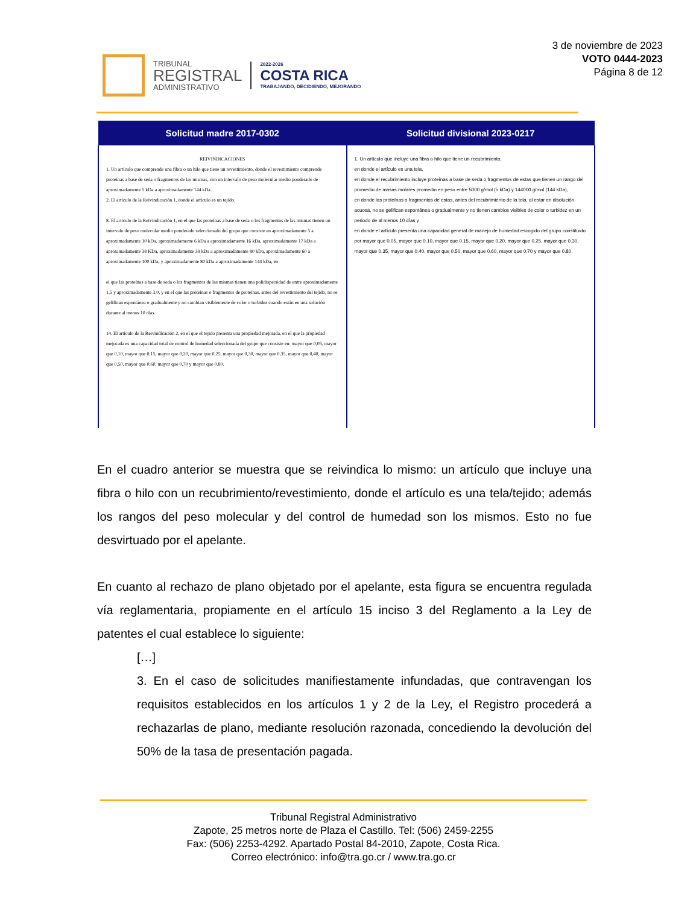TRIBUNAL
REGISTRAL
ADMINISTRATIVO
2022-2026
COSTA RICA
TRABAJANDO, DECIDIENDO, MEJORANDO
3 de noviembre de 2023
VOTO 0444-2023
Página 8 de 12
| Solicitud madre 2017-0302 | Solicitud divisional 2023-0217 |
| --- | --- |
| REIVINDICACIONES 1. Un artículo que comprende una fibra o un hilo que tiene un revestimiento, donde el revestimiento comprende proteínas a base de seda o fragmentos de las mismas, con un intervalo de peso molecular medio ponderado de aproximadamente 5 kDa a aproximadamente 144 kDa. 2. El artículo de la Reivindicación 1, donde el artículo es un tejido. 8. El artículo de la Reivindicación 1, en el que las proteínas a base de seda o los fragmentos de las mismas tienen un intervalo de peso molecular medio ponderado seleccionado del grupo que consiste en aproximadamente 5 a aproximadamente 10 kDa, aproximadamente 6 kDa a aproximadamente 16 kDa, aproximadamente 17 kDa a aproximadamente 38 KDa, aproximadamente 39 kDa a aproximadamente 80 kDa, aproximadamente 60 a aproximadamente 100 kDa, y aproximadamente 80 kDa a aproximadamente 144 kDa, en el que las proteínas a base de seda o los fragmentos de las mismas tienen una polidispersidad de entre aproximadamente 1,5 y aproximadamente 3,0, y en el que las proteínas o fragmentos de proteínas, antes del revestimiento del tejido, no se gelifican espontánea o gradualmente y no cambian visiblemente de color o turbidez cuando están en una solución durante al menos 10 días. 14. El artículo de la Reivindicación 2, en el que el tejido presenta una propiedad mejorada, en el que la propiedad mejorada es una capacidad total de control de humedad seleccionada del grupo que consiste en: mayor que 0,05, mayor que 0,10, mayor que 0,15, mayor que 0,20, mayor que 0,25, mayor que 0,30, mayor que 0,35, mayor que 0,40, mayor que 0,50, mayor que 0,60, mayor que 0,70 y mayor que 0,80. | 1. Un artículo que incluye una fibra o hilo que tiene un recubrimiento, en donde el artículo es una tela, en donde el recubrimiento incluye proteínas a base de seda o fragmentos de estas que tienen un rango del promedio de masas molares promedio en peso entre 5000 g/mol (5 kDa) y 144000 g/mol (144 kDa), en donde las proteínas o fragmentos de estas, antes del recubrimiento de la tela, al estar en disolución acuosa, no se gelifican espontánea o gradualmente y no tienen cambios visibles de color o turbidez en un periodo de al menos 10 días y en donde el artículo presenta una capacidad general de manejo de humedad escogido del grupo constituido por mayor que 0.05, mayor que 0.10, mayor que 0.15, mayor que 0.20, mayor que 0.25, mayor que 0.30, mayor que 0.35, mayor que 0.40, mayor que 0.50, mayor que 0.60, mayor que 0.70 y mayor que 0.80. |
En el cuadro anterior se muestra que se reivindica lo mismo: un artículo que incluye una fibra o hilo con un recubrimiento/revestimiento, donde el artículo es una tela/tejido; además los rangos del peso molecular y del control de humedad son los mismos. Esto no fue desvirtuado por el apelante.
En cuanto al rechazo de plano objetado por el apelante, esta figura se encuentra regulada vía reglamentaria, propiamente en el artículo 15 inciso 3 del Reglamento a la Ley de patentes el cual establece lo siguiente:
[…]
3. En el caso de solicitudes manifiestamente infundadas, que contravengan los requisitos establecidos en los artículos 1 y 2 de la Ley, el Registro procederá a rechazarlas de plano, mediante resolución razonada, concediendo la devolución del 50% de la tasa de presentación pagada.
Tribunal Registral Administrativo
Zapote, 25 metros norte de Plaza el Castillo. Tel: (506) 2459-2255
Fax: (506) 2253-4292. Apartado Postal 84-2010, Zapote, Costa Rica.
Correo electrónico: info@tra.go.cr / www.tra.go.cr